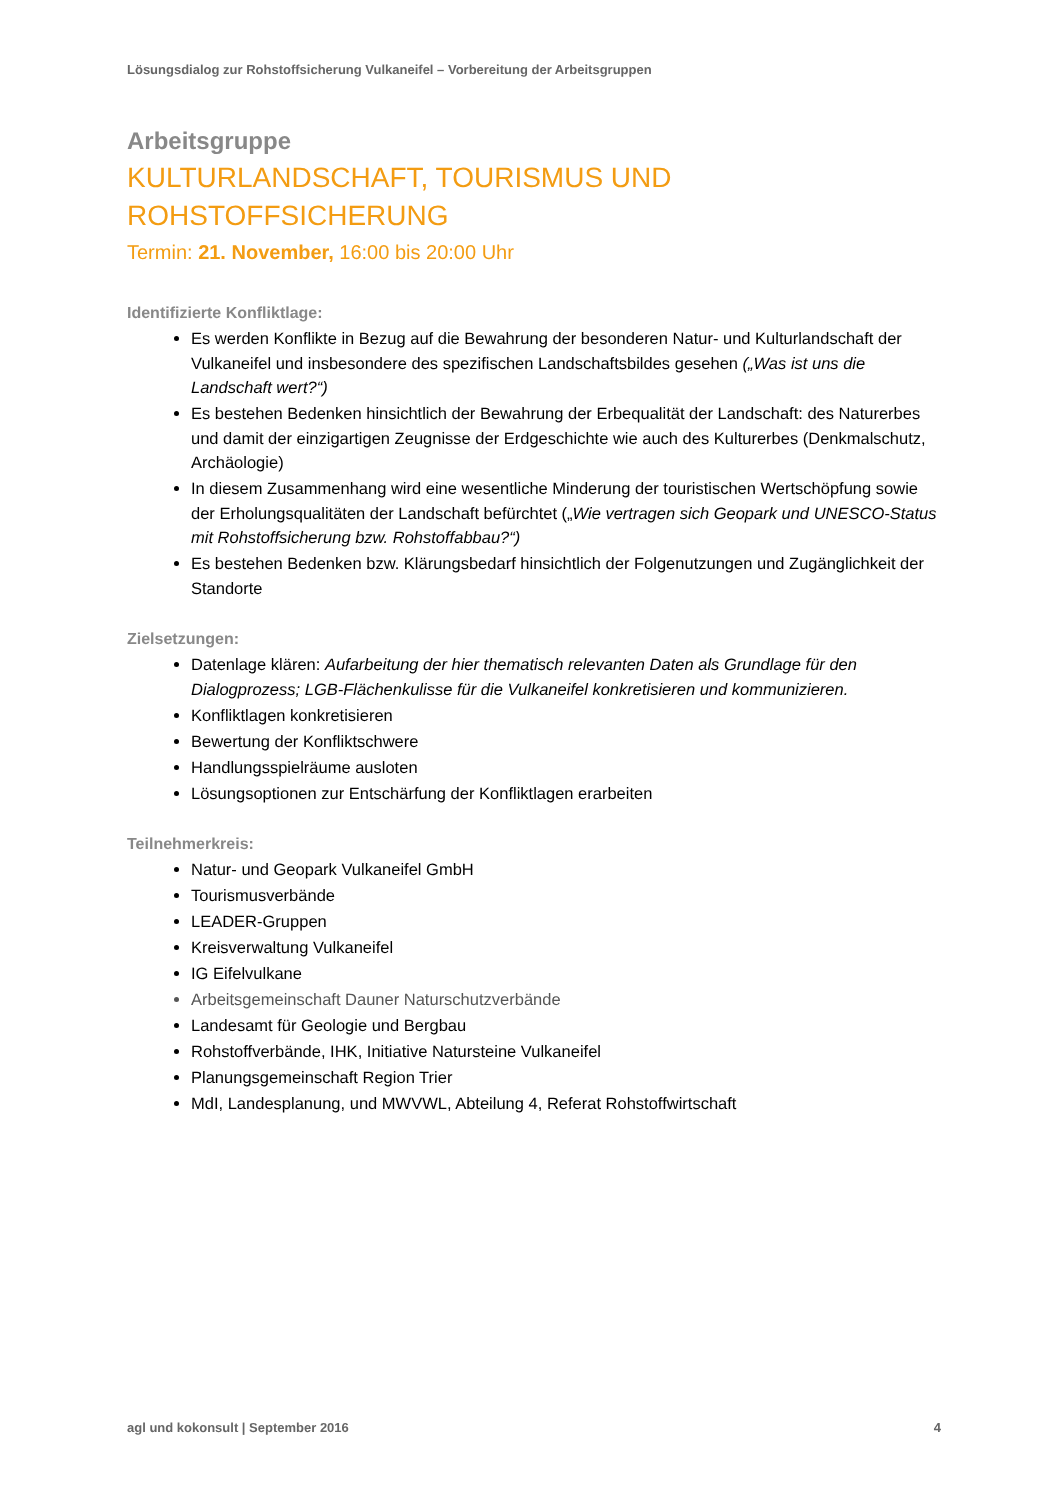Lösungsdialog zur Rohstoffsicherung Vulkaneifel – Vorbereitung der Arbeitsgruppen
Arbeitsgruppe
KULTURLANDSCHAFT, TOURISMUS UND ROHSTOFFSICHERUNG
Termin: 21. November, 16:00 bis 20:00 Uhr
Identifizierte Konfliktlage:
Es werden Konflikte in Bezug auf die Bewahrung der besonderen Natur- und Kulturlandschaft der Vulkaneifel und insbesondere des spezifischen Landschaftsbildes gesehen („Was ist uns die Landschaft wert?“)
Es bestehen Bedenken hinsichtlich der Bewahrung der Erbequalität der Landschaft: des Naturerbes und damit der einzigartigen Zeugnisse der Erdgeschichte wie auch des Kulturerbes (Denkmalschutz, Archäologie)
In diesem Zusammenhang wird eine wesentliche Minderung der touristischen Wertschöpfung sowie der Erholungsqualitäten der Landschaft befürchtet („Wie vertragen sich Geopark und UNESCO-Status mit Rohstoffsicherung bzw. Rohstoffabbau?“)
Es bestehen Bedenken bzw. Klärungsbedarf hinsichtlich der Folgenutzungen und Zugänglichkeit der Standorte
Zielsetzungen:
Datenlage klären: Aufarbeitung der hier thematisch relevanten Daten als Grundlage für den Dialogprozess; LGB-Flächenkulisse für die Vulkaneifel konkretisieren und kommunizieren.
Konfliktlagen konkretisieren
Bewertung der Konfliktschwere
Handlungsspielräume ausloten
Lösungsoptionen zur Entschärfung der Konfliktlagen erarbeiten
Teilnehmerkreis:
Natur- und Geopark Vulkaneifel GmbH
Tourismusverbände
LEADER-Gruppen
Kreisverwaltung Vulkaneifel
IG Eifelvulkane
Arbeitsgemeinschaft Dauner Naturschutzverbände
Landesamt für Geologie und Bergbau
Rohstoffverbände, IHK, Initiative Natursteine Vulkaneifel
Planungsgemeinschaft Region Trier
MdI, Landesplanung, und MWVWL, Abteilung 4, Referat Rohstoffwirtschaft
agl und kokonsult | September 2016 4